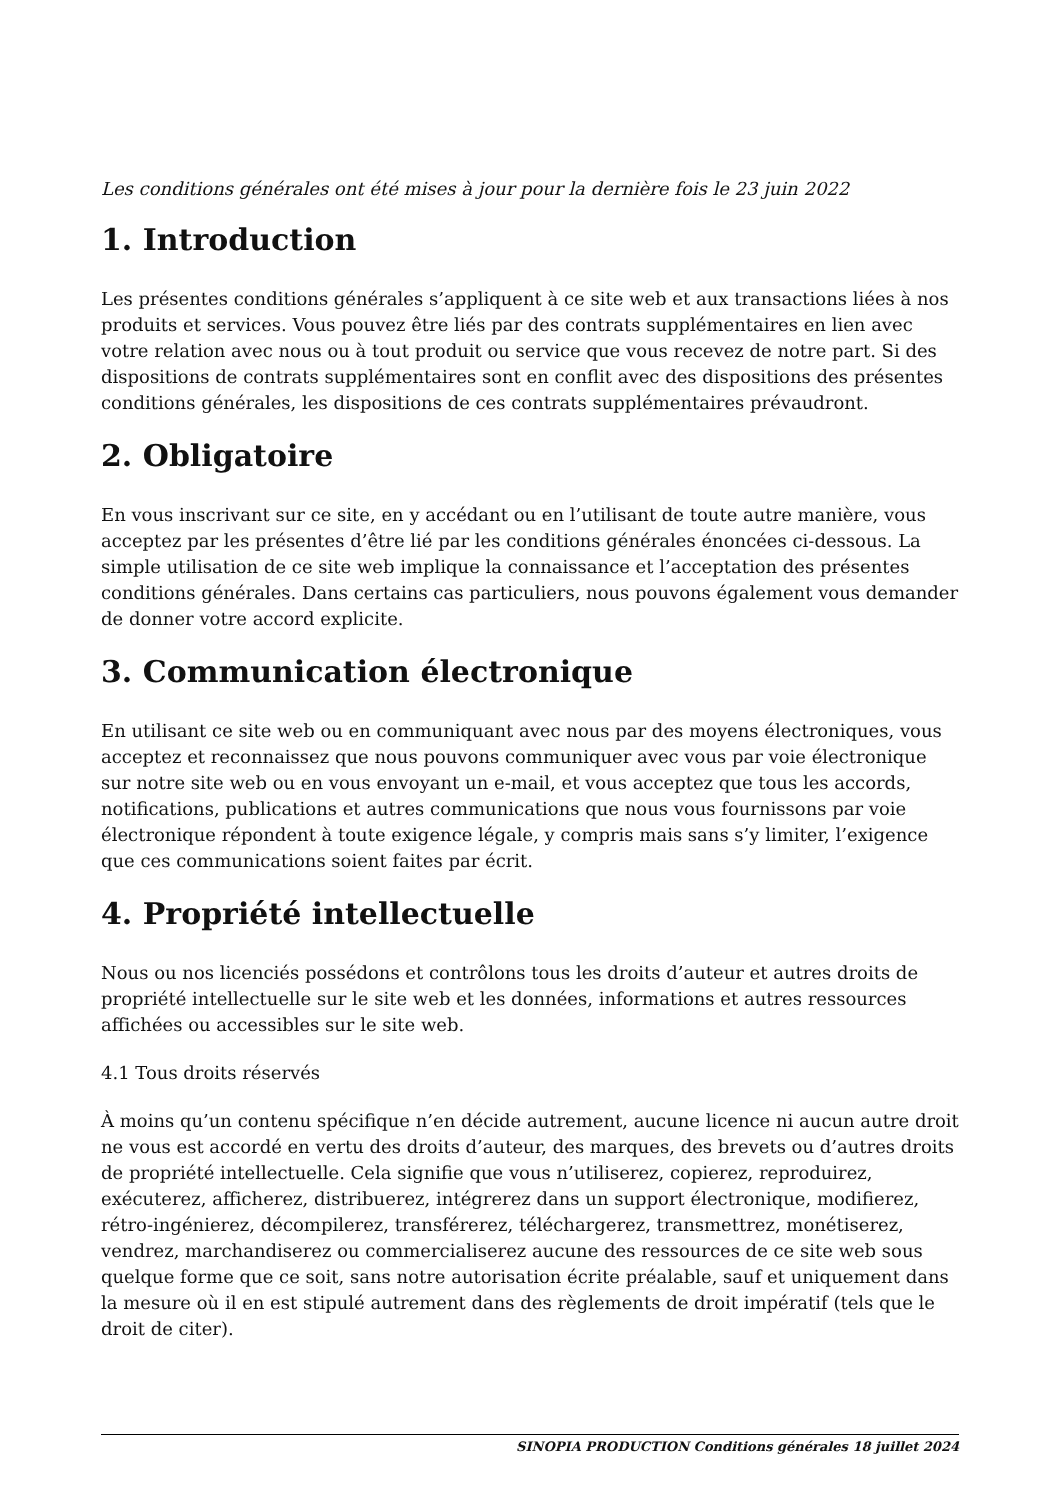Les conditions générales ont été mises à jour pour la dernière fois le 23 juin 2022
1. Introduction
Les présentes conditions générales s’appliquent à ce site web et aux transactions liées à nos produits et services. Vous pouvez être liés par des contrats supplémentaires en lien avec votre relation avec nous ou à tout produit ou service que vous recevez de notre part. Si des dispositions de contrats supplémentaires sont en conflit avec des dispositions des présentes conditions générales, les dispositions de ces contrats supplémentaires prévaudront.
2. Obligatoire
En vous inscrivant sur ce site, en y accédant ou en l’utilisant de toute autre manière, vous acceptez par les présentes d’être lié par les conditions générales énoncées ci-dessous. La simple utilisation de ce site web implique la connaissance et l’acceptation des présentes conditions générales. Dans certains cas particuliers, nous pouvons également vous demander de donner votre accord explicite.
3. Communication électronique
En utilisant ce site web ou en communiquant avec nous par des moyens électroniques, vous acceptez et reconnaissez que nous pouvons communiquer avec vous par voie électronique sur notre site web ou en vous envoyant un e-mail, et vous acceptez que tous les accords, notifications, publications et autres communications que nous vous fournissons par voie électronique répondent à toute exigence légale, y compris mais sans s’y limiter, l’exigence que ces communications soient faites par écrit.
4. Propriété intellectuelle
Nous ou nos licenciés possédons et contrôlons tous les droits d’auteur et autres droits de propriété intellectuelle sur le site web et les données, informations et autres ressources affichées ou accessibles sur le site web.
4.1 Tous droits réservés
À moins qu’un contenu spécifique n’en décide autrement, aucune licence ni aucun autre droit ne vous est accordé en vertu des droits d’auteur, des marques, des brevets ou d’autres droits de propriété intellectuelle. Cela signifie que vous n’utiliserez, copierez, reproduirez, exécuterez, afficherez, distribuerez, intégrerez dans un support électronique, modifierez, rétro-ingénierez, décompilerez, transférerez, téléchargerez, transmettrez, monétiserez, vendrez, marchandiserez ou commercialiserez aucune des ressources de ce site web sous quelque forme que ce soit, sans notre autorisation écrite préalable, sauf et uniquement dans la mesure où il en est stipulé autrement dans des règlements de droit impératif (tels que le droit de citer).
SINOPIA PRODUCTION Conditions générales 18 juillet 2024